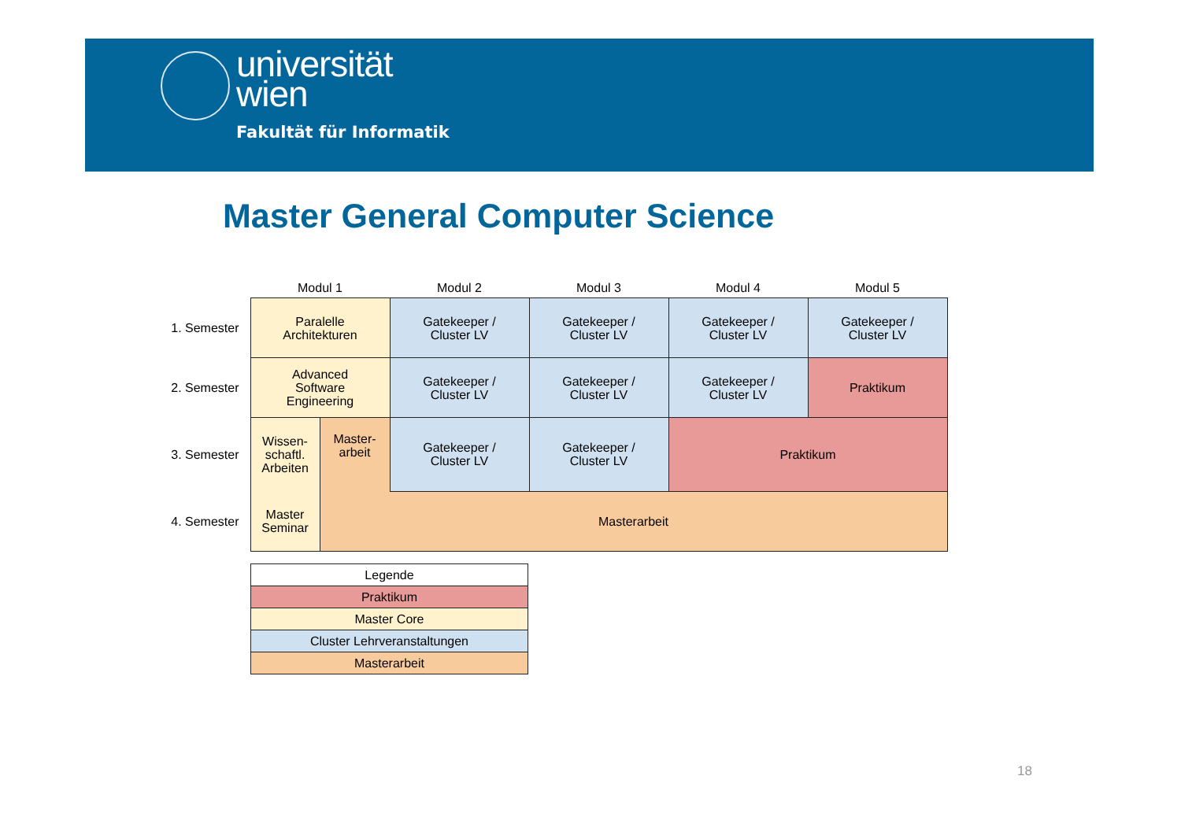universität
wien
Fakultät für Informatik
Master General Computer Science
| | Modul 1 | | Modul 2 | Modul 3 | Modul 4 | Modul 5 |
| --- | --- | --- | --- | --- | --- | --- |
| 1. Semester | Paralelle Architekturen | | Gatekeeper / Cluster LV | Gatekeeper / Cluster LV | Gatekeeper / Cluster LV | Gatekeeper / Cluster LV |
| 2. Semester | Advanced Software Engineering | | Gatekeeper / Cluster LV | Gatekeeper / Cluster LV | Gatekeeper / Cluster LV | Praktikum |
| 3. Semester | Wissen- schaftl. Arbeiten | Master- arbeit | Gatekeeper / Cluster LV | Gatekeeper / Cluster LV | Praktikum | |
| 4. Semester | Master Seminar | Masterarbeit | | | | |
| Legende |
| --- |
| Praktikum |
| Master Core |
| Cluster Lehrveranstaltungen |
| Masterarbeit |
18